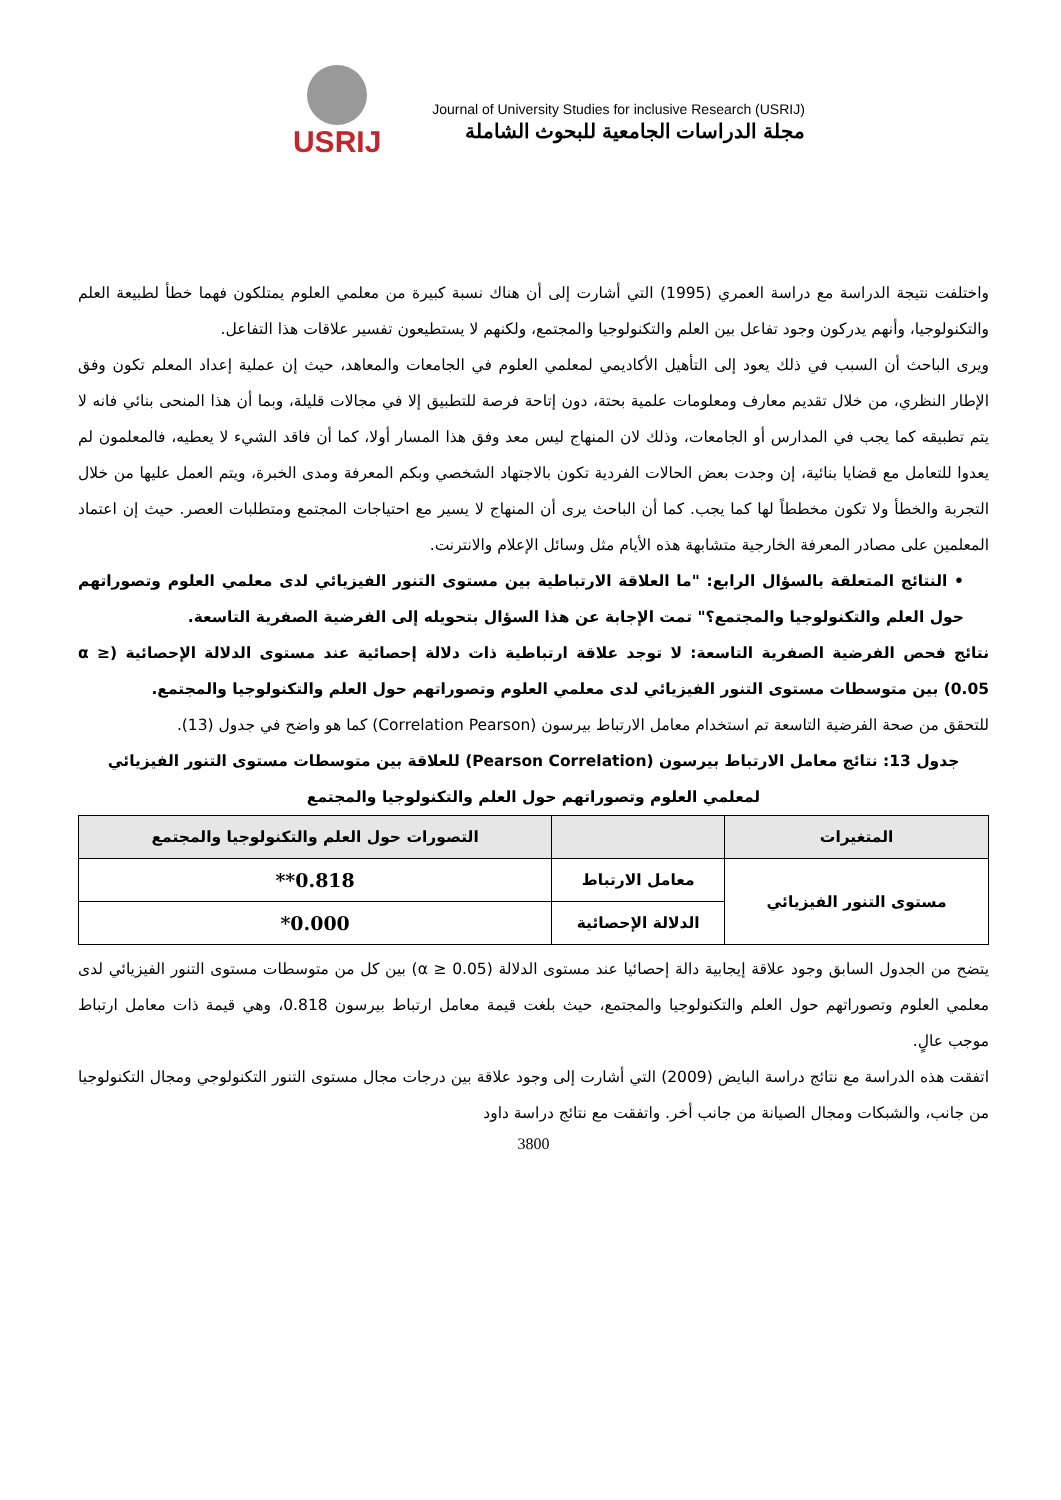USRIJ
Journal of University Studies for inclusive Research (USRIJ)
مجلة الدراسات الجامعية للبحوث الشاملة
واختلفت نتيجة الدراسة مع دراسة العمري (1995) التي أشارت إلى أن هناك نسبة كبيرة من معلمي العلوم يمتلكون فهما خطأ لطبيعة العلم والتكنولوجيا، وأنهم يدركون وجود تفاعل بين العلم والتكنولوجيا والمجتمع، ولكنهم لا يستطيعون تفسير علاقات هذا التفاعل.
ويرى الباحث أن السبب في ذلك يعود إلى التأهيل الأكاديمي لمعلمي العلوم في الجامعات والمعاهد، حيث إن عملية إعداد المعلم تكون وفق الإطار النظري، من خلال تقديم معارف ومعلومات علمية بحتة، دون إتاحة فرصة للتطبيق إلا في مجالات قليلة، وبما أن هذا المنحى بنائي فانه لا يتم تطبيقه كما يجب في المدارس أو الجامعات، وذلك لان المنهاج ليس معد وفق هذا المسار أولا، كما أن فاقد الشيء لا يعطيه، فالمعلمون لم يعدوا للتعامل مع قضايا بنائية، إن وجدت بعض الحالات الفردية تكون بالاجتهاد الشخصي وبكم المعرفة ومدى الخبرة، ويتم العمل عليها من خلال التجربة والخطأ ولا تكون مخططاً لها كما يجب. كما أن الباحث يرى أن المنهاج لا يسير مع احتياجات المجتمع ومتطلبات العصر. حيث إن اعتماد المعلمين على مصادر المعرفة الخارجية متشابهة هذه الأيام مثل وسائل الإعلام والانترنت.
• النتائج المتعلقة بالسؤال الرابع: "ما العلاقة الارتباطية بين مستوى التنور الفيزيائي لدى معلمي العلوم وتصوراتهم حول العلم والتكنولوجيا والمجتمع؟" تمت الإجابة عن هذا السؤال بتحويله إلى الفرضية الصفرية التاسعة.
نتائج فحص الفرضية الصفرية التاسعة: لا توجد علاقة ارتباطية ذات دلالة إحصائية عند مستوى الدلالة الإحصائية (α ≥ 0.05) بين متوسطات مستوى التنور الفيزيائي لدى معلمي العلوم وتصوراتهم حول العلم والتكنولوجيا والمجتمع.
للتحقق من صحة الفرضية التاسعة تم استخدام معامل الارتباط بيرسون (Correlation Pearson) كما هو واضح في جدول (13).
جدول 13: نتائج معامل الارتباط بيرسون (Pearson Correlation) للعلاقة بين متوسطات مستوى التنور الفيزيائي لمعلمي العلوم وتصوراتهم حول العلم والتكنولوجيا والمجتمع
| المتغيرات | | التصورات حول العلم والتكنولوجيا والمجتمع |
| --- | --- | --- |
| مستوى التنور الفيزيائي | معامل الارتباط | 0.818** |
| | الدلالة الإحصائية | 0.000* |
يتضح من الجدول السابق وجود علاقة إيجابية دالة إحصائيا عند مستوى الدلالة (α ≥ 0.05) بين كل من متوسطات مستوى التنور الفيزيائي لدى معلمي العلوم وتصوراتهم حول العلم والتكنولوجيا والمجتمع، حيث بلغت قيمة معامل ارتباط بيرسون 0.818، وهي قيمة ذات معامل ارتباط موجب عالٍ.
اتفقت هذه الدراسة مع نتائج دراسة البايض (2009) التي أشارت إلى وجود علاقة بين درجات مجال مستوى التنور التكنولوجي ومجال التكنولوجيا من جانب، والشبكات ومجال الصيانة من جانب أخر. واتفقت مع نتائج دراسة داود
3800